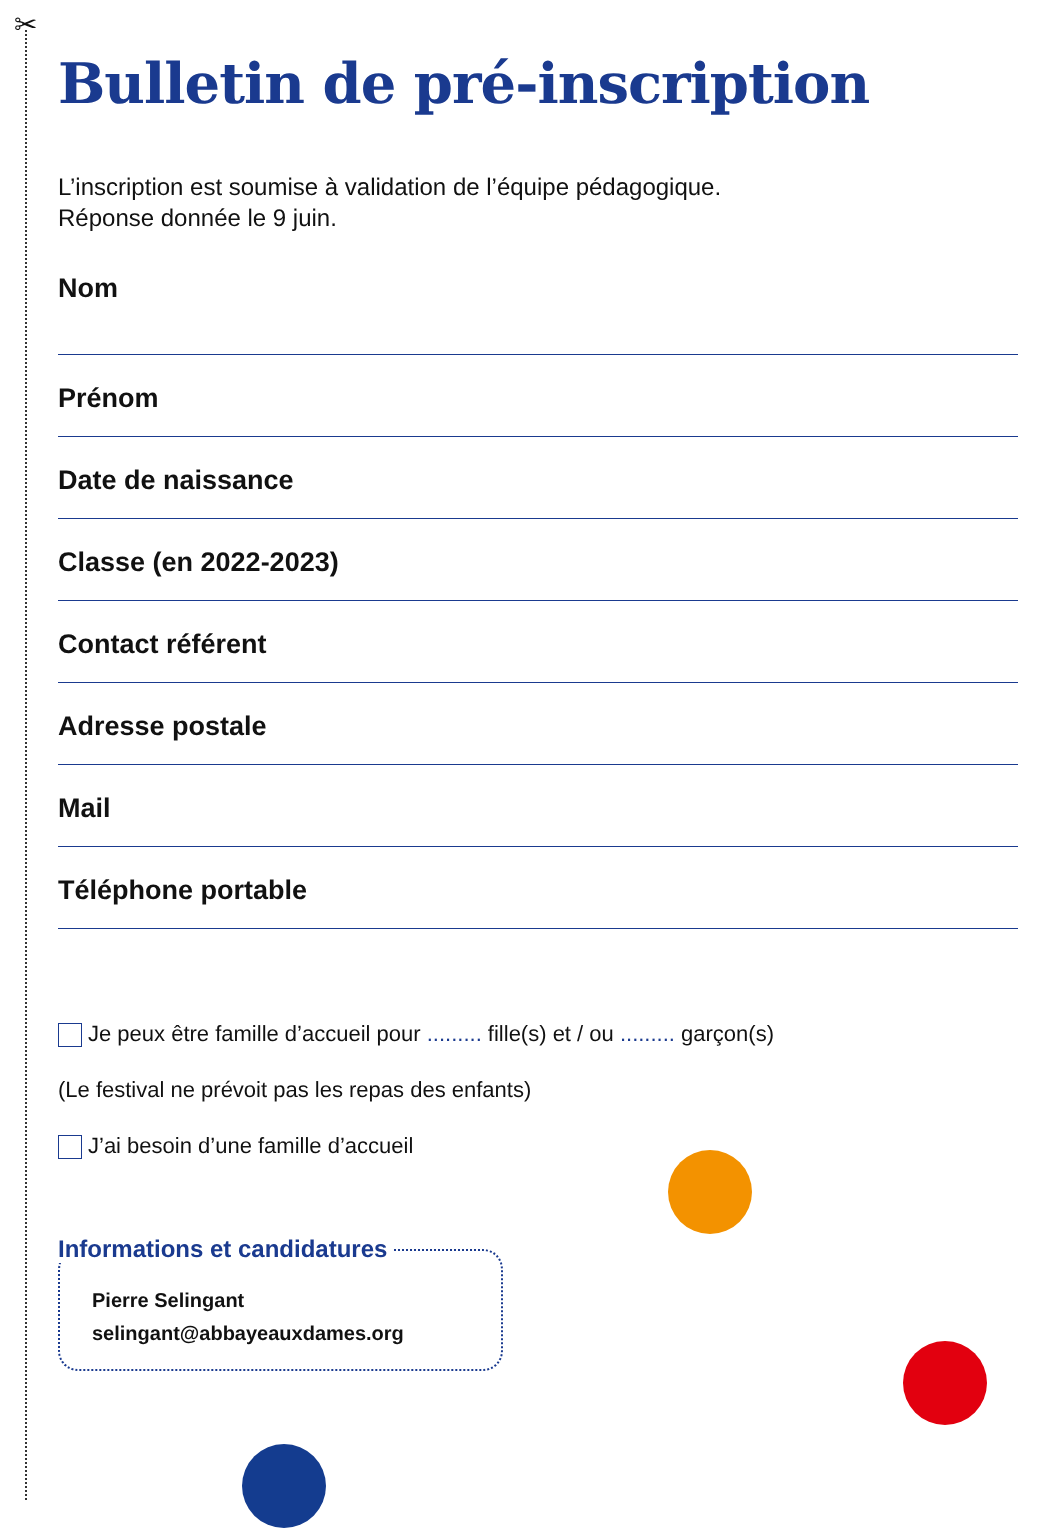✂
Bulletin de pré-inscription
L’inscription est soumise à validation de l’équipe pédagogique.
Réponse donnée le 9 juin.
Nom
Prénom
Date de naissance
Classe (en 2022-2023)
Contact référent
Adresse postale
Mail
Téléphone portable
Je peux être famille d’accueil pour ......... fille(s) et / ou ......... garçon(s)
(Le festival ne prévoit pas les repas des enfants)
J’ai besoin d’une famille d’accueil
Informations et candidatures
Pierre Selingant
selingant@abbayeauxdames.org